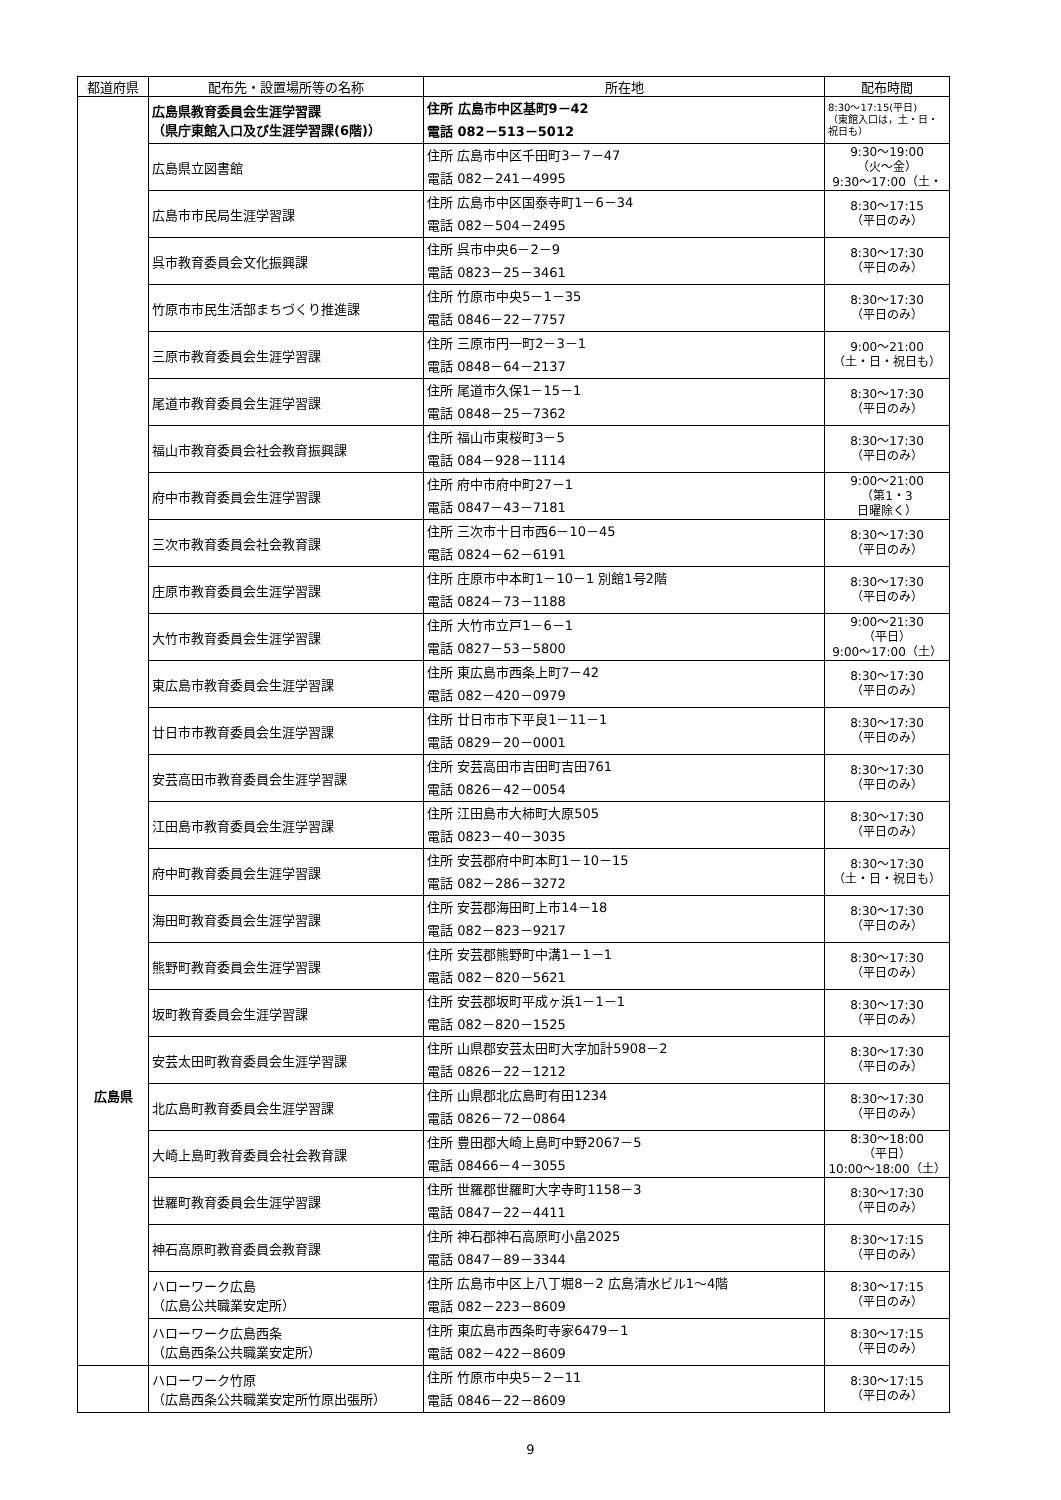| 都道府県 | 配布先・設置場所等の名称 | 所在地 | 配布時間 |
| --- | --- | --- | --- |
| 広島県 | 広島県教育委員会生涯学習課 （県庁東館入口及び生涯学習課(6階)） | 住所 広島市中区基町9－42 電話 082－513－5012 | 8:30～17:15(平日) （東館入口は，土・日・祝日も） |
| | 広島県立図書館 | 住所 広島市中区千田町3－7－47 電話 082－241－4995 | 9:30～19:00 （火～金） 9:30～17:00（土・ |
| | 広島市市民局生涯学習課 | 住所 広島市中区国泰寺町1－6－34 電話 082－504－2495 | 8:30～17:15 （平日のみ） |
| | 呉市教育委員会文化振興課 | 住所 呉市中央6－2－9 電話 0823－25－3461 | 8:30～17:30 （平日のみ） |
| | 竹原市市民生活部まちづくり推進課 | 住所 竹原市中央5－1－35 電話 0846－22－7757 | 8:30～17:30 （平日のみ） |
| | 三原市教育委員会生涯学習課 | 住所 三原市円一町2－3－1 電話 0848－64－2137 | 9:00～21:00 （土・日・祝日も） |
| | 尾道市教育委員会生涯学習課 | 住所 尾道市久保1－15－1 電話 0848－25－7362 | 8:30～17:30 （平日のみ） |
| | 福山市教育委員会社会教育振興課 | 住所 福山市東桜町3－5 電話 084－928－1114 | 8:30～17:30 （平日のみ） |
| | 府中市教育委員会生涯学習課 | 住所 府中市府中町27－1 電話 0847－43－7181 | 9:00～21:00 （第1・3 日曜除く） |
| | 三次市教育委員会社会教育課 | 住所 三次市十日市西6－10－45 電話 0824－62－6191 | 8:30～17:30 （平日のみ） |
| | 庄原市教育委員会生涯学習課 | 住所 庄原市中本町1－10－1 別館1号2階 電話 0824－73－1188 | 8:30～17:30 （平日のみ） |
| | 大竹市教育委員会生涯学習課 | 住所 大竹市立戸1－6－1 電話 0827－53－5800 | 9:00～21:30 （平日） 9:00～17:00（土） |
| | 東広島市教育委員会生涯学習課 | 住所 東広島市西条上町7－42 電話 082－420－0979 | 8:30～17:30 （平日のみ） |
| | 廿日市市教育委員会生涯学習課 | 住所 廿日市市下平良1－11－1 電話 0829－20－0001 | 8:30～17:30 （平日のみ） |
| | 安芸高田市教育委員会生涯学習課 | 住所 安芸高田市吉田町吉田761 電話 0826－42－0054 | 8:30～17:30 （平日のみ） |
| | 江田島市教育委員会生涯学習課 | 住所 江田島市大柿町大原505 電話 0823－40－3035 | 8:30～17:30 （平日のみ） |
| | 府中町教育委員会生涯学習課 | 住所 安芸郡府中町本町1－10－15 電話 082－286－3272 | 8:30～17:30 （土・日・祝日も） |
| | 海田町教育委員会生涯学習課 | 住所 安芸郡海田町上市14－18 電話 082－823－9217 | 8:30～17:30 （平日のみ） |
| | 熊野町教育委員会生涯学習課 | 住所 安芸郡熊野町中溝1－1－1 電話 082－820－5621 | 8:30～17:30 （平日のみ） |
| | 坂町教育委員会生涯学習課 | 住所 安芸郡坂町平成ヶ浜1－1－1 電話 082－820－1525 | 8:30～17:30 （平日のみ） |
| | 安芸太田町教育委員会生涯学習課 | 住所 山県郡安芸太田町大字加計5908－2 電話 0826－22－1212 | 8:30～17:30 （平日のみ） |
| | 北広島町教育委員会生涯学習課 | 住所 山県郡北広島町有田1234 電話 0826－72－0864 | 8:30～17:30 （平日のみ） |
| | 大崎上島町教育委員会社会教育課 | 住所 豊田郡大崎上島町中野2067－5 電話 08466－4－3055 | 8:30～18:00 （平日） 10:00～18:00（土） |
| | 世羅町教育委員会生涯学習課 | 住所 世羅郡世羅町大字寺町1158－3 電話 0847－22－4411 | 8:30～17:30 （平日のみ） |
| | 神石高原町教育委員会教育課 | 住所 神石郡神石高原町小畠2025 電話 0847－89－3344 | 8:30～17:15 （平日のみ） |
| | ハローワーク広島 （広島公共職業安定所） | 住所 広島市中区上八丁堀8－2 広島清水ビル1～4階 電話 082－223－8609 | 8:30～17:15 （平日のみ） |
| | ハローワーク広島西条 （広島西条公共職業安定所） | 住所 東広島市西条町寺家6479－1 電話 082－422－8609 | 8:30～17:15 （平日のみ） |
| | ハローワーク竹原 （広島西条公共職業安定所竹原出張所） | 住所 竹原市中央5－2－11 電話 0846－22－8609 | 8:30～17:15 （平日のみ） |
9